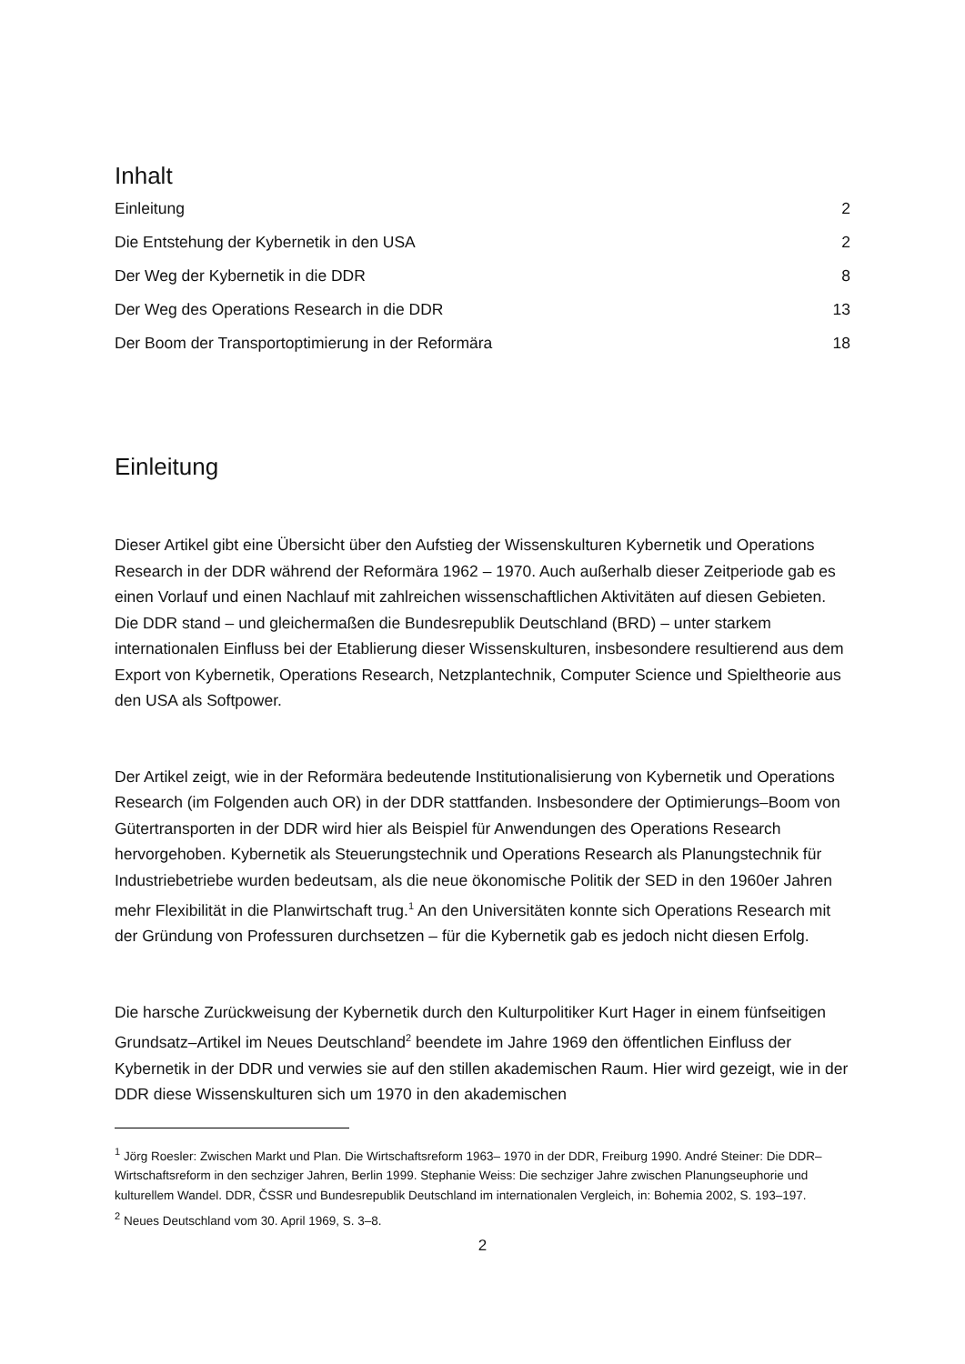Inhalt
Einleitung 2
Die Entstehung der Kybernetik in den USA 2
Der Weg der Kybernetik in die DDR 8
Der Weg des Operations Research in die DDR 13
Der Boom der Transportoptimierung in der Reformära 18
Einleitung
Dieser Artikel gibt eine Übersicht über den Aufstieg der Wissenskulturen Kybernetik und Operations Research in der DDR während der Reformära 1962 – 1970. Auch außerhalb dieser Zeitperiode gab es einen Vorlauf und einen Nachlauf mit zahlreichen wissenschaftlichen Aktivitäten auf diesen Gebieten. Die DDR stand – und gleichermaßen die Bundesrepublik Deutschland (BRD) – unter starkem internationalen Einfluss bei der Etablierung dieser Wissenskulturen, insbesondere resultierend aus dem Export von Kybernetik, Operations Research, Netzplantechnik, Computer Science und Spieltheorie aus den USA als Softpower.
Der Artikel zeigt, wie in der Reformära bedeutende Institutionalisierung von Kybernetik und Operations Research (im Folgenden auch OR) in der DDR stattfanden. Insbesondere der Optimierungs–Boom von Gütertransporten in der DDR wird hier als Beispiel für Anwendungen des Operations Research hervorgehoben. Kybernetik als Steuerungstechnik und Operations Research als Planungstechnik für Industriebetriebe wurden bedeutsam, als die neue ökonomische Politik der SED in den 1960er Jahren mehr Flexibilität in die Planwirtschaft trug.<sup>1</sup> An den Universitäten konnte sich Operations Research mit der Gründung von Professuren durchsetzen – für die Kybernetik gab es jedoch nicht diesen Erfolg.
Die harsche Zurückweisung der Kybernetik durch den Kulturpolitiker Kurt Hager in einem fünfseitigen Grundsatz–Artikel im Neues Deutschland<sup>2</sup> beendete im Jahre 1969 den öffentlichen Einfluss der Kybernetik in der DDR und verwies sie auf den stillen akademischen Raum. Hier wird gezeigt, wie in der DDR diese Wissenskulturen sich um 1970 in den akademischen
<sup>1</sup> Jörg Roesler: Zwischen Markt und Plan. Die Wirtschaftsreform 1963– 1970 in der DDR, Freiburg 1990. André Steiner: Die DDR–Wirtschaftsreform in den sechziger Jahren, Berlin 1999. Stephanie Weiss: Die sechziger Jahre zwischen Planungseuphorie und kulturellem Wandel. DDR, ČSSR und Bundesrepublik Deutschland im internationalen Vergleich, in: Bohemia 2002, S. 193–197.
<sup>2</sup> Neues Deutschland vom 30. April 1969, S. 3–8.
2